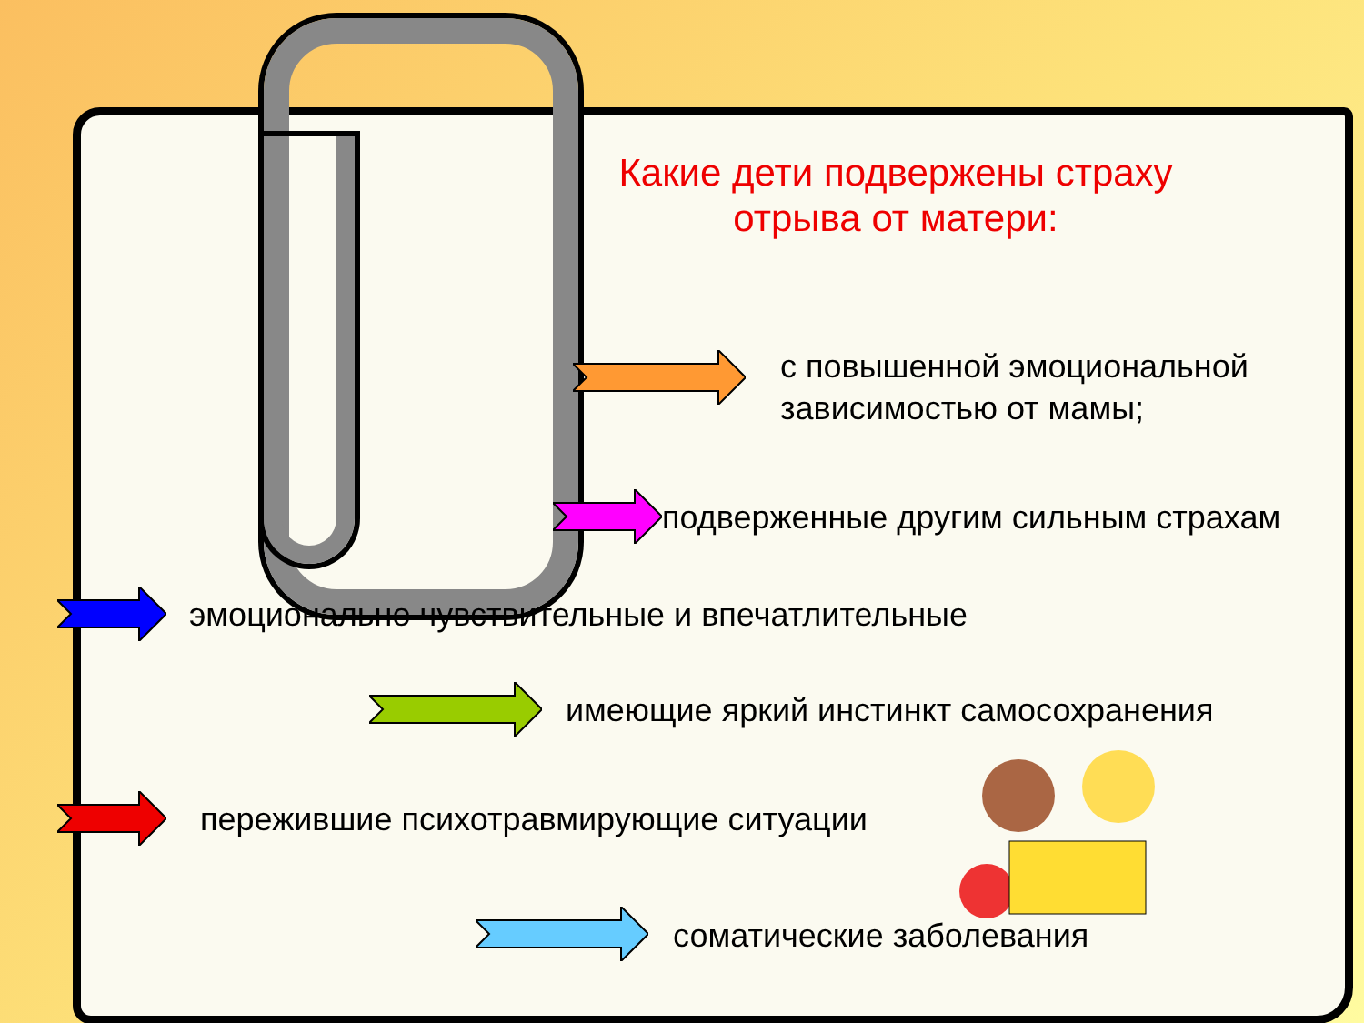Какие дети подвержены страху отрыва от матери:
с повышенной эмоциональной
зависимостью от мамы;
подверженные другим сильным страхам
эмоционально чувствительные и впечатлительные
имеющие яркий инстинкт самосохранения
пережившие психотравмирующие ситуации
соматические заболевания